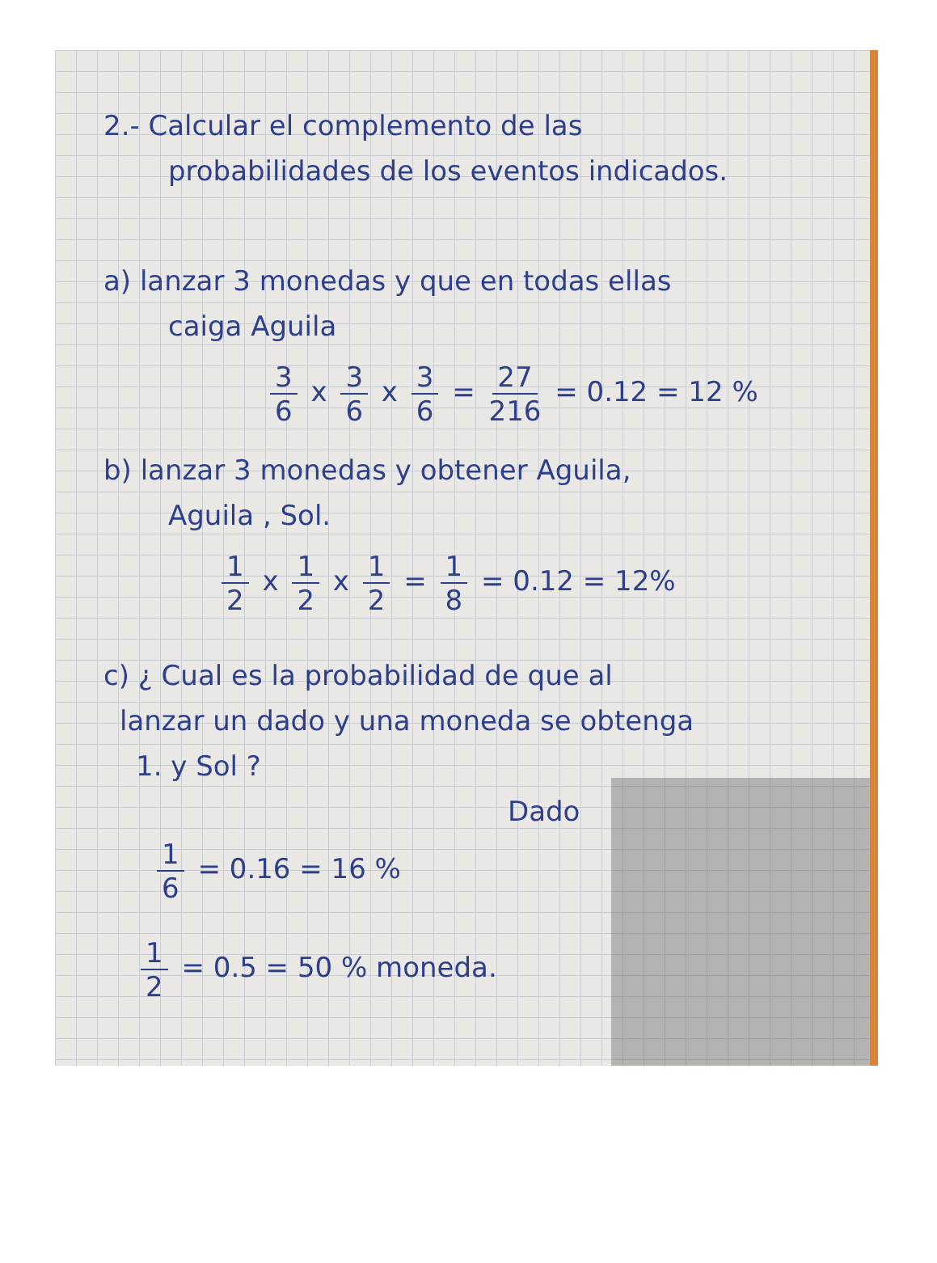2.- Calcular el complemento de las
probabilidades de los eventos indicados.
a) lanzar 3 monedas y que en todas ellas
caiga Aguila
3 6 x 3 6 x 3 6 = 27 216 = 0.12 = 12 %
b) lanzar 3 monedas y obtener Aguila,
Aguila , Sol.
1 2 x 1 2 x 1 2 = 1 8 = 0.12 = 12%
c) ¿ Cual es la probabilidad de que al
lanzar un dado y una moneda se obtenga
1. y Sol ?
Dado
1 6 = 0.16 = 16 %
1 2 = 0.5 = 50 % moneda.